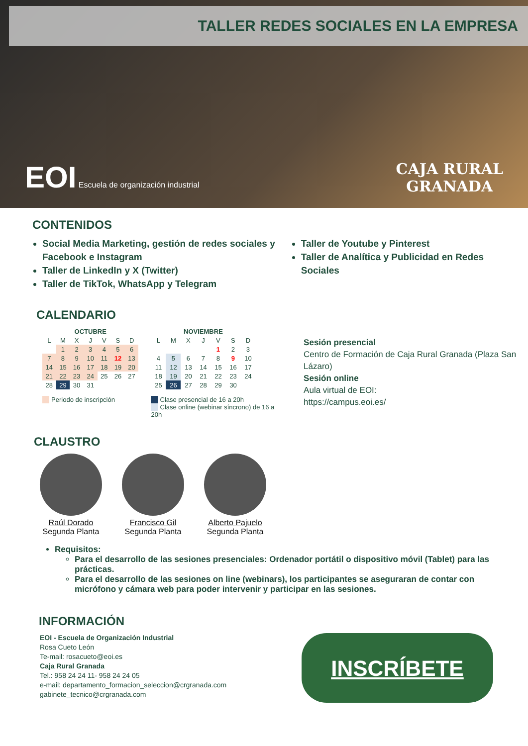TALLER REDES SOCIALES EN LA EMPRESA
EOI Escuela de organización industrial
CAJA RURAL
GRANADA
CONTENIDOS
Social Media Marketing, gestión de redes sociales y Facebook e Instagram
Taller de LinkedIn y X (Twitter)
Taller de TikTok, WhatsApp y Telegram
Taller de Youtube y Pinterest
Taller de Analítica y Publicidad en Redes Sociales
CALENDARIO
| OCTUBRE | | | | | | |
| --- | --- | --- | --- | --- | --- | --- |
| L | M | X | J | V | S | D |
| | 1 | 2 | 3 | 4 | 5 | 6 |
| 7 | 8 | 9 | 10 | 11 | 12 | 13 |
| 14 | 15 | 16 | 17 | 18 | 19 | 20 |
| 21 | 22 | 23 | 24 | 25 | 26 | 27 |
| 28 | 29 | 30 | 31 | | | |
Periodo de inscripción
| NOVIEMBRE | | | | | | |
| --- | --- | --- | --- | --- | --- | --- |
| L | M | X | J | V | S | D |
| | | | | 1 | 2 | 3 |
| 4 | 5 | 6 | 7 | 8 | 9 | 10 |
| 11 | 12 | 13 | 14 | 15 | 16 | 17 |
| 18 | 19 | 20 | 21 | 22 | 23 | 24 |
| 25 | 26 | 27 | 28 | 29 | 30 | |
Clase presencial de 16 a 20h
Clase online (webinar síncrono) de 16 a 20h
Sesión presencial
Centro de Formación de Caja Rural Granada (Plaza San Lázaro)
Sesión online
Aula virtual de EOI:
https://campus.eoi.es/
CLAUSTRO
Raúl Dorado
Segunda Planta
Francisco Gil
Segunda Planta
Alberto Pajuelo
Segunda Planta
Requisitos:
Para el desarrollo de las sesiones presenciales: Ordenador portátil o dispositivo móvil (Tablet) para las prácticas.
Para el desarrollo de las sesiones on line (webinars), los participantes se aseguraran de contar con micrófono y cámara web para poder intervenir y participar en las sesiones.
INFORMACIÓN
EOI - Escuela de Organización Industrial
Rosa Cueto León
Te-mail: rosacueto@eoi.es
Caja Rural Granada
Tel.: 958 24 24 11- 958 24 24 05
e-mail: departamento_formacion_seleccion@crgranada.com
gabinete_tecnico@crgranada.com
INSCRÍBETE